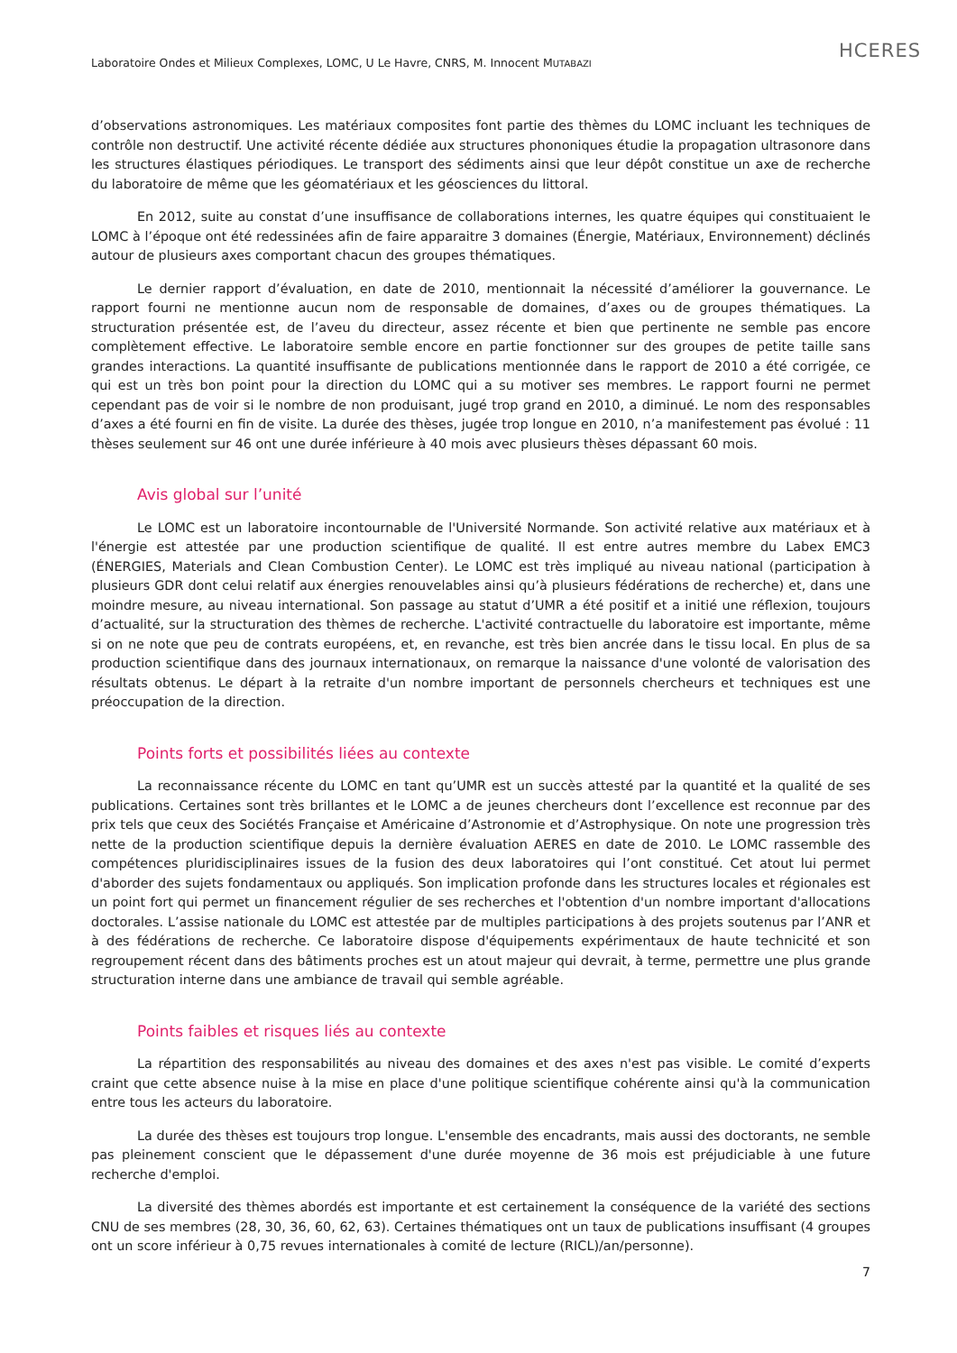HCERES
Laboratoire Ondes et Milieux Complexes, LOMC, U Le Havre, CNRS, M. Innocent MUTABAZI
d’observations astronomiques. Les matériaux composites font partie des thèmes du LOMC incluant les techniques de contrôle non destructif. Une activité récente dédiée aux structures phononiques étudie la propagation ultrasonore dans les structures élastiques périodiques. Le transport des sédiments ainsi que leur dépôt constitue un axe de recherche du laboratoire de même que les géomatériaux et les géosciences du littoral.
En 2012, suite au constat d’une insuffisance de collaborations internes, les quatre équipes qui constituaient le LOMC à l’époque ont été redessinées afin de faire apparaitre 3 domaines (Énergie, Matériaux, Environnement) déclinés autour de plusieurs axes comportant chacun des groupes thématiques.
Le dernier rapport d’évaluation, en date de 2010, mentionnait la nécessité d’améliorer la gouvernance. Le rapport fourni ne mentionne aucun nom de responsable de domaines, d’axes ou de groupes thématiques. La structuration présentée est, de l’aveu du directeur, assez récente et bien que pertinente ne semble pas encore complètement effective. Le laboratoire semble encore en partie fonctionner sur des groupes de petite taille sans grandes interactions. La quantité insuffisante de publications mentionnée dans le rapport de 2010 a été corrigée, ce qui est un très bon point pour la direction du LOMC qui a su motiver ses membres. Le rapport fourni ne permet cependant pas de voir si le nombre de non produisant, jugé trop grand en 2010, a diminué. Le nom des responsables d’axes a été fourni en fin de visite. La durée des thèses, jugée trop longue en 2010, n’a manifestement pas évolué : 11 thèses seulement sur 46 ont une durée inférieure à 40 mois avec plusieurs thèses dépassant 60 mois.
Avis global sur l’unité
Le LOMC est un laboratoire incontournable de l'Université Normande. Son activité relative aux matériaux et à l'énergie est attestée par une production scientifique de qualité. Il est entre autres membre du Labex EMC3 (ÉNERGIES, Materials and Clean Combustion Center). Le LOMC est très impliqué au niveau national (participation à plusieurs GDR dont celui relatif aux énergies renouvelables ainsi qu’à plusieurs fédérations de recherche) et, dans une moindre mesure, au niveau international. Son passage au statut d’UMR a été positif et a initié une réflexion, toujours d’actualité, sur la structuration des thèmes de recherche. L'activité contractuelle du laboratoire est importante, même si on ne note que peu de contrats européens, et, en revanche, est très bien ancrée dans le tissu local. En plus de sa production scientifique dans des journaux internationaux, on remarque la naissance d'une volonté de valorisation des résultats obtenus. Le départ à la retraite d'un nombre important de personnels chercheurs et techniques est une préoccupation de la direction.
Points forts et possibilités liées au contexte
La reconnaissance récente du LOMC en tant qu’UMR est un succès attesté par la quantité et la qualité de ses publications. Certaines sont très brillantes et le LOMC a de jeunes chercheurs dont l’excellence est reconnue par des prix tels que ceux des Sociétés Française et Américaine d’Astronomie et d’Astrophysique. On note une progression très nette de la production scientifique depuis la dernière évaluation AERES en date de 2010. Le LOMC rassemble des compétences pluridisciplinaires issues de la fusion des deux laboratoires qui l’ont constitué. Cet atout lui permet d'aborder des sujets fondamentaux ou appliqués. Son implication profonde dans les structures locales et régionales est un point fort qui permet un financement régulier de ses recherches et l'obtention d'un nombre important d'allocations doctorales. L’assise nationale du LOMC est attestée par de multiples participations à des projets soutenus par l’ANR et à des fédérations de recherche. Ce laboratoire dispose d'équipements expérimentaux de haute technicité et son regroupement récent dans des bâtiments proches est un atout majeur qui devrait, à terme, permettre une plus grande structuration interne dans une ambiance de travail qui semble agréable.
Points faibles et risques liés au contexte
La répartition des responsabilités au niveau des domaines et des axes n'est pas visible. Le comité d’experts craint que cette absence nuise à la mise en place d'une politique scientifique cohérente ainsi qu'à la communication entre tous les acteurs du laboratoire.
La durée des thèses est toujours trop longue. L'ensemble des encadrants, mais aussi des doctorants, ne semble pas pleinement conscient que le dépassement d'une durée moyenne de 36 mois est préjudiciable à une future recherche d'emploi.
La diversité des thèmes abordés est importante et est certainement la conséquence de la variété des sections CNU de ses membres (28, 30, 36, 60, 62, 63). Certaines thématiques ont un taux de publications insuffisant (4 groupes ont un score inférieur à 0,75 revues internationales à comité de lecture (RICL)/an/personne).
7